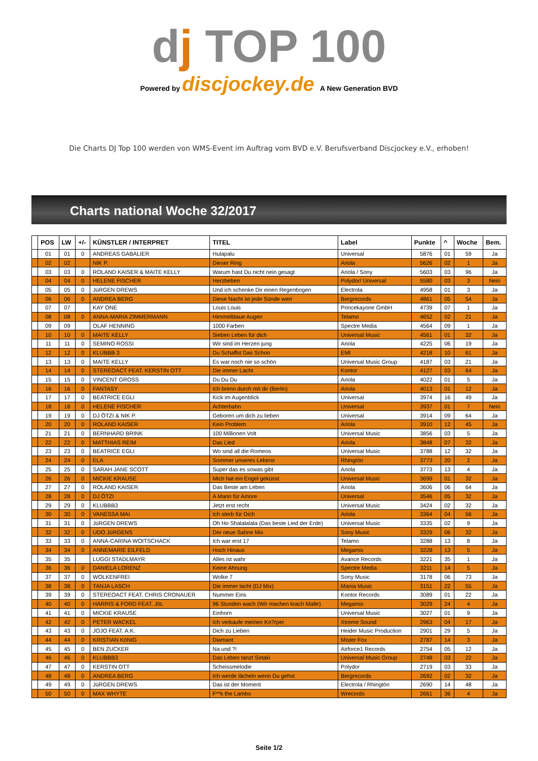dj TOP 100
Powered by discjockey.de A New Generation BVD
Die Charts DJ Top 100 werden von WMS-Event im Auftrag vom BVD e.V. Berufsverband Discjockey e.V., erhoben!
Charts national Woche 32/2017
| | POS | LW | +/- | KÜNSTLER / INTERPRET | TITEL | Label | Punkte | ^ | Woche | Bem. |
| --- | --- | --- | --- | --- | --- | --- | --- | --- | --- | --- |
| | 01 | 01 | 0 | ANDREAS GABALIER | Hulapalu | Universal | 5876 | 01 | 59 | Ja |
| | 02 | 02 | | NIK P. | Dieser Ring | Ariola | 5626 | 02 | 1 | Ja |
| | 03 | 03 | 0 | ROLAND KAISER & MAITE KELLY | Warum hast Du nicht nein gesagt | Ariola / Sony | 5603 | 03 | 96 | Ja |
| | 04 | 04 | 0 | HELENE FISCHER | Herzbeben | Polydor/ Universal | 5580 | 03 | 3 | Nein |
| | 05 | 05 | 0 | JüRGEN DREWS | Und ich schenke Dir einen Regenbogen | Electrola | 4958 | 01 | 3 | Ja |
| | 06 | 06 | 0 | ANDREA BERG | Diese Nacht ist jede Sünde wert | Bergrecords | 4861 | 05 | 54 | Ja |
| | 07 | 07 | | KAY ONE | Louis Louis | Princekayone GmbH | 4739 | 07 | 1 | Ja |
| | 08 | 08 | 0 | ANNA-MARIA ZIMMERMANN | Himmelblaue Augen | Telamo | 4652 | 02 | 21 | Ja |
| | 09 | 09 | | OLAF HENNING | 1000 Farben | Spectre Media | 4564 | 09 | 1 | Ja |
| | 10 | 10 | 0 | MAITE KELLY | Sieben Leben für dich | Universal Music | 4561 | 01 | 32 | Ja |
| | 11 | 11 | 0 | SEMINO ROSSI | Wir sind im Herzen jung | Ariola | 4225 | 06 | 19 | Ja |
| | 12 | 12 | 0 | KLUBBB 3 | Du Schaffst Das Schon | EMI | 4218 | 10 | 61 | Ja |
| | 13 | 13 | 0 | MAITE KELLY | Es war noch nie so schön | Universal Music Group | 4187 | 03 | 21 | Ja |
| | 14 | 14 | 0 | STEREOACT FEAT. KERSTIN OTT | Die immer Lacht | Kontor | 4127 | 03 | 64 | Ja |
| | 15 | 15 | 0 | VINCENT GROSS | Du Du Du | Ariola | 4022 | 01 | 5 | Ja |
| | 16 | 16 | 0 | FANTASY | Ich brenn durch mit dir (Berlin) | Ariola | 4013 | 01 | 12 | Ja |
| | 17 | 17 | 0 | BEATRICE EGLI | Kick im Augenblick | Universal | 3974 | 16 | 49 | Ja |
| | 18 | 18 | 0 | HELENE FISCHER | Achterbahn | Universal | 3937 | 01 | 7 | Nein |
| | 19 | 19 | 0 | DJ ÖTZI & NIK P. | Geboren um dich zu lieben | Universal | 3914 | 09 | 64 | Ja |
| | 20 | 20 | 0 | ROLAND KAISER | Kein Problem | Ariola | 3910 | 12 | 45 | Ja |
| | 21 | 21 | 0 | BERNHARD BRINK | 100 Millionen Volt | Universal Music | 3856 | 03 | 5 | Ja |
| | 22 | 22 | 0 | MATTHIAS REIM | Das Lied | Ariola | 3848 | 07 | 32 | Ja |
| | 23 | 23 | 0 | BEATRICE EGLI | Wo sind all die Romeos | Universal Music | 3788 | 12 | 32 | Ja |
| | 24 | 24 | 0 | ELA | Sommer unseres Lebens | Rhingtön | 3773 | 20 | 2 | Ja |
| | 25 | 25 | 0 | SARAH JANE SCOTT | Super das es sowas gibt | Ariola | 3773 | 13 | 4 | Ja |
| | 26 | 26 | 0 | MICKIE KRAUSE | Mich hat ein Engel geküsst | Universal Music | 3699 | 01 | 32 | Ja |
| | 27 | 27 | 0 | ROLAND KAISER | Das Beste am Leben | Ariola | 3606 | 06 | 64 | Ja |
| | 28 | 28 | 0 | DJ ÖTZI | A Mann für Amore | Universal | 3546 | 05 | 32 | Ja |
| | 29 | 29 | 0 | KLUBBB3 | Jetzt erst recht | Universal Music | 3424 | 02 | 32 | Ja |
| | 30 | 30 | 0 | VANESSA MAI | Ich sterb für Dich | Ariola | 3364 | 04 | 56 | Ja |
| | 31 | 31 | 0 | JüRGEN DREWS | Oh Ho Shalalalala (Das beste Lied der Erde) | Universal Music | 3335 | 02 | 9 | Ja |
| | 32 | 32 | 0 | UDO JüRGENS | Der neue Sahne Mix | Sony Music | 3329 | 06 | 32 | Ja |
| | 33 | 33 | 0 | ANNA-CARINA WOITSCHACK | Ich war erst 17 | Telamo | 3288 | 13 | 8 | Ja |
| | 34 | 34 | 0 | ANNEMARIE EILFELD | Hoch Hinaus | Megamix | 3228 | 13 | 5 | Ja |
| | 35 | 35 | | LUGGI STADLMAYR | Alles ist wahr | Avance Records | 3221 | 35 | 1 | Ja |
| | 36 | 36 | 0 | DANIELA LORENZ | Keine Ahnung | Spectre Media | 3211 | 14 | 5 | Ja |
| | 37 | 37 | 0 | WOLKENFREI | Wolke 7 | Sony Music | 3178 | 06 | 73 | Ja |
| | 38 | 38 | 0 | TANJA LASCH | Die immer lacht (DJ Mix) | Mania Music | 3151 | 22 | 55 | Ja |
| | 39 | 39 | 0 | STEREOACT FEAT. CHRIS CRONAUER | Nummer Eins | Kontor Records | 3089 | 01 | 22 | Ja |
| | 40 | 40 | 0 | HARRIS & FORD FEAT. JöL | 96 Stunden wach (Wir machen krach Malle) | Megamix | 3029 | 24 | 4 | Ja |
| | 41 | 41 | 0 | MICKIE KRAUSE | Einhorn | Universal Music | 3027 | 01 | 9 | Ja |
| | 42 | 42 | 0 | PETER WACKEL | Ich verkaufe meinen Ko?rper | Xtreme Sound | 2963 | 04 | 17 | Ja |
| | 43 | 43 | 0 | JOJO FEAT. A.K. | Dich zu Lieben | Heider Music Production | 2901 | 29 | 5 | Ja |
| | 44 | 44 | 0 | KRISTIAN KöNIG | Diamant | Mister Fox | 2787 | 14 | 3 | Ja |
| | 45 | 45 | 0 | BEN ZUCKER | Na und ?! | Airforce1 Records | 2754 | 05 | 12 | Ja |
| | 46 | 46 | 0 | KLUBBB3 | Das Leben tanzt Sirtaki | Universal Music Group | 2748 | 03 | 22 | Ja |
| | 47 | 47 | 0 | KERSTIN OTT | Scheissmelodie | Polydor | 2719 | 03 | 33 | Ja |
| | 48 | 48 | 0 | ANDREA BERG | Ich werde lächeln wenn Du gehst | Bergrecords | 2692 | 02 | 32 | Ja |
| | 49 | 49 | 0 | JüRGEN DREWS | Das ist der Moment | Electrola / Rhingtön | 2690 | 14 | 48 | Ja |
| | 50 | 50 | 0 | MAX WHYTE | F**k the Lambo | Wrecords | 2661 | 36 | 4 | Ja |
Seite 1/2